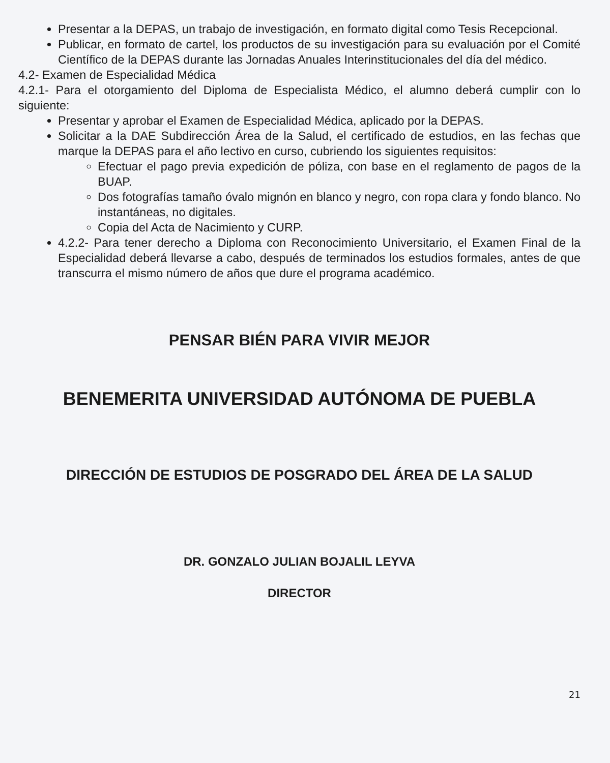Presentar a la DEPAS, un trabajo de investigación, en formato digital como Tesis Recepcional.
Publicar, en formato de cartel, los productos de su investigación para su evaluación por el Comité Científico de la DEPAS durante las Jornadas Anuales Interinstitucionales del día del médico.
4.2- Examen de Especialidad Médica
4.2.1- Para el otorgamiento del Diploma de Especialista Médico, el alumno deberá cumplir con lo siguiente:
Presentar y aprobar el Examen de Especialidad Médica, aplicado por la DEPAS.
Solicitar a la DAE Subdirección Área de la Salud, el certificado de estudios, en las fechas que marque la DEPAS para el año lectivo en curso, cubriendo los siguientes requisitos:
Efectuar el pago previa expedición de póliza, con base en el reglamento de pagos de la BUAP.
Dos fotografías tamaño óvalo mignón en blanco y negro, con ropa clara y fondo blanco. No instantáneas, no digitales.
Copia del Acta de Nacimiento y CURP.
4.2.2- Para tener derecho a Diploma con Reconocimiento Universitario, el Examen Final de la Especialidad deberá llevarse a cabo, después de terminados los estudios formales, antes de que transcurra el mismo número de años que dure el programa académico.
PENSAR BIÉN PARA VIVIR MEJOR
BENEMERITA UNIVERSIDAD AUTÓNOMA DE PUEBLA
DIRECCIÓN DE ESTUDIOS DE POSGRADO DEL ÁREA DE LA SALUD
DR. GONZALO JULIAN BOJALIL LEYVA
DIRECTOR
21